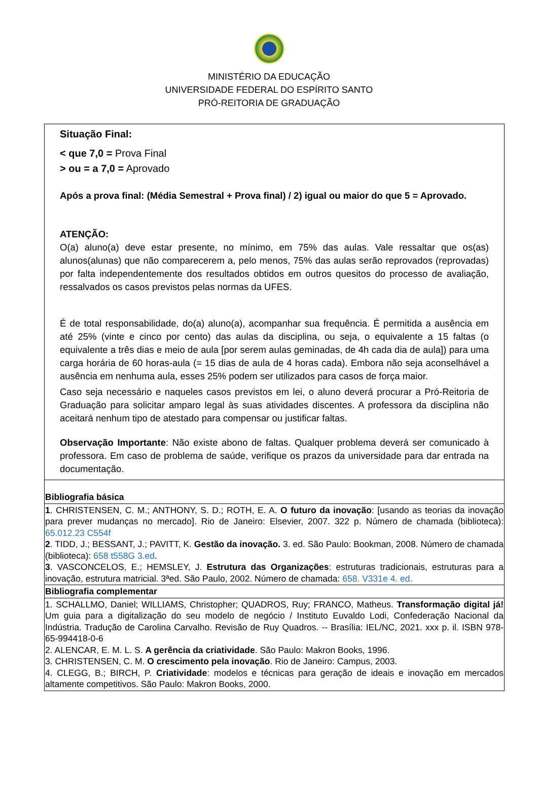MINISTÉRIO DA EDUCAÇÃO
UNIVERSIDADE FEDERAL DO ESPÍRITO SANTO
PRÓ-REITORIA DE GRADUAÇÃO
| Situação Final: < que 7,0 = Prova Final > ou = a 7,0 = Aprovado Após a prova final: (Média Semestral + Prova final) / 2) igual ou maior do que 5 = Aprovado. ATENÇÃO: O(a) aluno(a) deve estar presente, no mínimo, em 75% das aulas. Vale ressaltar que os(as) alunos(alunas) que não comparecerem a, pelo menos, 75% das aulas serão reprovados (reprovadas) por falta independentemente dos resultados obtidos em outros quesitos do processo de avaliação, ressalvados os casos previstos pelas normas da UFES. É de total responsabilidade, do(a) aluno(a), acompanhar sua frequência. É permitida a ausência em até 25% (vinte e cinco por cento) das aulas da disciplina, ou seja, o equivalente a 15 faltas (o equivalente a três dias e meio de aula [por serem aulas geminadas, de 4h cada dia de aula]) para uma carga horária de 60 horas-aula (= 15 dias de aula de 4 horas cada). Embora não seja aconselhável a ausência em nenhuma aula, esses 25% podem ser utilizados para casos de força maior. Caso seja necessário e naqueles casos previstos em lei, o aluno deverá procurar a Pró-Reitoria de Graduação para solicitar amparo legal às suas atividades discentes. A professora da disciplina não aceitará nenhum tipo de atestado para compensar ou justificar faltas. Observação Importante : Não existe abono de faltas. Qualquer problema deverá ser comunicado à professora. Em caso de problema de saúde, verifique os prazos da universidade para dar entrada na documentação. |
| Bibliografia básica |
| 1 . CHRISTENSEN, C. M.; ANTHONY, S. D.; ROTH, E. A. O futuro da inovação : [usando as teorias da inovação para prever mudanças no mercado]. Rio de Janeiro: Elsevier, 2007. 322 p. Número de chamada (biblioteca): 65.012.23 C554f 2 . TIDD, J.; BESSANT, J.; PAVITT, K. Gestão da inovação. 3. ed. São Paulo: Bookman, 2008. Número de chamada (biblioteca): 658 t558G 3.ed . 3 . VASCONCELOS, E.; HEMSLEY, J. Estrutura das Organizações : estruturas tradicionais, estruturas para a inovação, estrutura matricial. 3ªed. São Paulo, 2002. Número de chamada: 658. V331e 4. ed. |
| Bibliografia complementar |
| 1. SCHALLMO, Daniel; WILLIAMS, Christopher; QUADROS, Ruy; FRANCO, Matheus. Transformação digital já! Um guia para a digitalização do seu modelo de negócio / Instituto Euvaldo Lodi, Confederação Nacional da Indústria. Tradução de Carolina Carvalho. Revisão de Ruy Quadros. -- Brasília: IEL/NC, 2021. xxx p. il. ISBN 978-65-994418-0-6 2. ALENCAR, E. M. L. S. A gerência da criatividade . São Paulo: Makron Books, 1996. 3. CHRISTENSEN, C. M. O crescimento pela inovação . Rio de Janeiro: Campus, 2003. 4. CLEGG, B.; BIRCH, P. Criatividade : modelos e técnicas para geração de ideais e inovação em mercados altamente competitivos. São Paulo: Makron Books, 2000. |